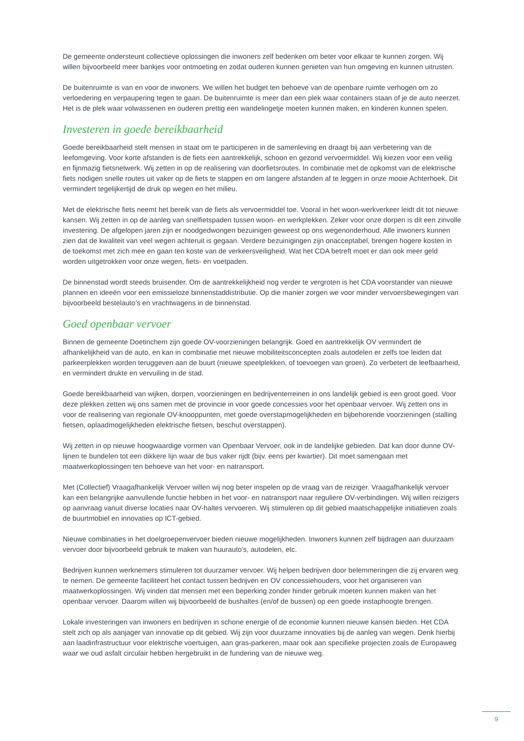De gemeente ondersteunt collectieve oplossingen die inwoners zelf bedenken om beter voor elkaar te kunnen zorgen. Wij willen bijvoorbeeld meer bankjes voor ontmoeting en zodat ouderen kunnen genieten van hun omgeving en kunnen uitrusten.
De buitenruimte is van en voor de inwoners. We willen het budget ten behoeve van de openbare ruimte verhogen om zo verloedering en verpaupering tegen te gaan. De buitenruimte is meer dan een plek waar containers staan of je de auto neerzet. Het is de plek waar volwassenen en ouderen prettig een wandelingetje moeten kunnen maken, en kinderen kunnen spelen.
Investeren in goede bereikbaarheid
Goede bereikbaarheid stelt mensen in staat om te participeren in de samenleving en draagt bij aan verbetering van de leefomgeving. Voor korte afstanden is de fiets een aantrekkelijk, schoon en gezond vervoermiddel. Wij kiezen voor een veilig en fijnmazig fietsnetwerk. Wij zetten in op de realisering van doorfietsroutes. In combinatie met de opkomst van de elektrische fiets nodigen snelle routes uit vaker op de fiets te stappen en om langere afstanden af te leggen in onze mooie Achterhoek. Dit vermindert tegelijkertijd de druk op wegen en het milieu.
Met de elektrische fiets neemt het bereik van de fiets als vervoermiddel toe. Vooral in het woon-werkverkeer leidt dit tot nieuwe kansen. Wij zetten in op de aanleg van snelfietspaden tussen woon- en werkplekken. Zeker voor onze dorpen is dit een zinvolle investering. De afgelopen jaren zijn er noodgedwongen bezuinigen geweest op ons wegenonderhoud. Alle inwoners kunnen zien dat de kwaliteit van veel wegen achteruit is gegaan. Verdere bezuinigingen zijn onacceptabel, brengen hogere kosten in de toekomst met zich mee en gaan ten koste van de verkeersveiligheid. Wat het CDA betreft moet er dan ook meer geld worden uitgetrokken voor onze wegen, fiets- en voetpaden.
De binnenstad wordt steeds bruisender. Om de aantrekkelijkheid nog verder te vergroten is het CDA voorstander van nieuwe plannen en ideeën voor een emissieloze binnenstaddistributie. Op die manier zorgen we voor minder vervoersbewegingen van bijvoorbeeld bestelauto’s en vrachtwagens in de binnenstad.
Goed openbaar vervoer
Binnen de gemeente Doetinchem zijn goede OV-voorzieningen belangrijk. Goed en aantrekkelijk OV vermindert de afhankelijkheid van de auto, en kan in combinatie met nieuwe mobiliteitsconcepten zoals autodelen er zelfs toe leiden dat parkeerplekken worden teruggeven aan de buurt (nieuwe speelplekken, of toevoegen van groen). Zo verbetert de leefbaarheid, en vermindert drukte en vervuiling in de stad.
Goede bereikbaarheid van wijken, dorpen, voorzieningen en bedrijventerreinen in ons landelijk gebied is een groot goed. Voor deze plekken zetten wij ons samen met de provincie in voor goede concessies voor het openbaar vervoer. Wij zetten ons in voor de realisering van regionale OV-knooppunten, met goede overstapmogelijkheden en bijbehorende voorzieningen (stalling fietsen, oplaadmogelijkheden elektrische fietsen, beschut overstappen).
Wij zetten in op nieuwe hoogwaardige vormen van Openbaar Vervoer, ook in de landelijke gebieden. Dat kan door dunne OV-lijnen te bundelen tot een dikkere lijn waar de bus vaker rijdt (bijv. eens per kwartier). Dit moet samengaan met maatwerkoplossingen ten behoeve van het voor- en natransport.
Met (Collectief) Vraagafhankelijk Vervoer willen wij nog beter inspelen op de vraag van de reiziger. Vraagafhankelijk vervoer kan een belangrijke aanvullende functie hebben in het voor- en natransport naar reguliere OV-verbindingen. Wij willen reizigers op aanvraag vanuit diverse locaties naar OV-haltes vervoeren. Wij stimuleren op dit gebied maatschappelijke initiatieven zoals de buurtmobiel en innovaties op ICT-gebied.
Nieuwe combinaties in het doelgroepenvervoer bieden nieuwe mogelijkheden. Inwoners kunnen zelf bijdragen aan duurzaam vervoer door bijvoorbeeld gebruik te maken van huurauto’s, autodelen, etc.
Bedrijven kunnen werknemers stimuleren tot duurzamer vervoer. Wij helpen bedrijven door belemmeringen die zij ervaren weg te nemen. De gemeente faciliteert het contact tussen bedrijven en OV concessiehouders, voor het organiseren van maatwerkoplossingen. Wij vinden dat mensen met een beperking zonder hinder gebruik moeten kunnen maken van het openbaar vervoer. Daarom willen wij bijvoorbeeld de bushaltes (en/of de bussen) op een goede instaphoogte brengen.
Lokale investeringen van inwoners en bedrijven in schone energie of de economie kunnen nieuwe kansen bieden. Het CDA stelt zich op als aanjager van innovatie op dit gebied. Wij zijn voor duurzame innovaties bij de aanleg van wegen. Denk hierbij aan laadinfrastructuur voor elektrische voertuigen, aan gras-parkeren, maar ook aan specifieke projecten zoals de Europaweg waar we oud asfalt circulair hebben hergebruikt in de fundering van de nieuwe weg.
9